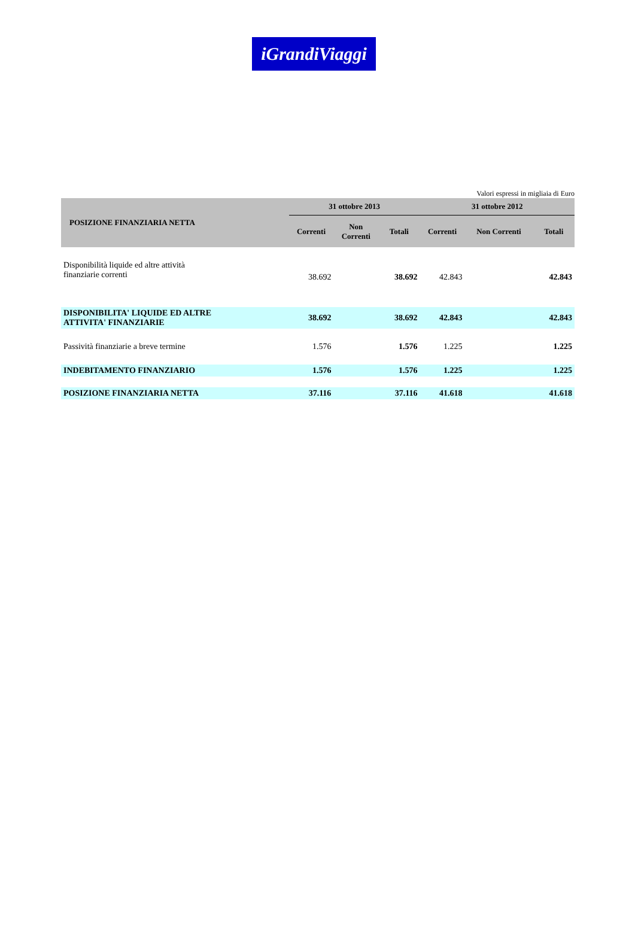iGrandiViaggi
Valori espressi in migliaia di Euro
| POSIZIONE FINANZIARIA NETTA | 31 ottobre 2013 | | | 31 ottobre 2012 | | |
| --- | --- | --- | --- | --- | --- | --- |
| | Correnti | Non Correnti | Totali | Correnti | Non Correnti | Totali |
| Disponibilità liquide ed altre attività finanziarie correnti | 38.692 | | 38.692 | 42.843 | | 42.843 |
| DISPONIBILITA' LIQUIDE ED ALTRE ATTIVITA' FINANZIARIE | 38.692 | | 38.692 | 42.843 | | 42.843 |
| Passività finanziarie a breve termine | 1.576 | | 1.576 | 1.225 | | 1.225 |
| INDEBITAMENTO FINANZIARIO | 1.576 | | 1.576 | 1.225 | | 1.225 |
| POSIZIONE FINANZIARIA NETTA | 37.116 | | 37.116 | 41.618 | | 41.618 |